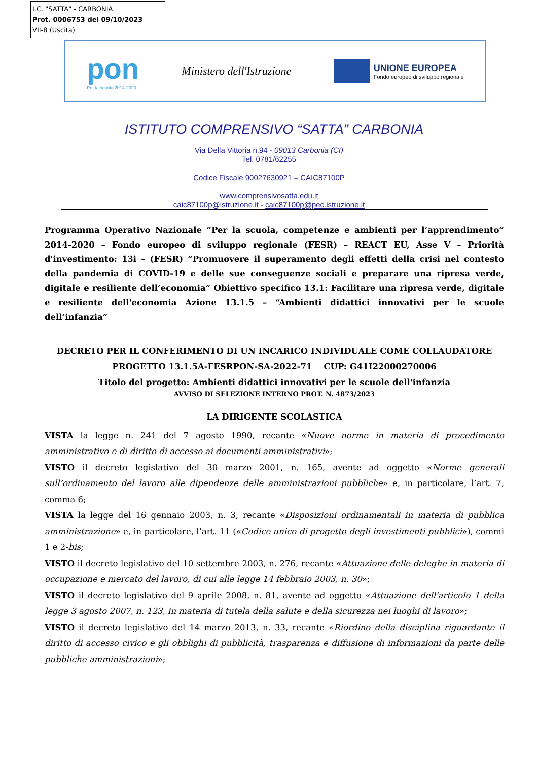I.C. "SATTA" - CARBONIA
Prot. 0006753 del 09/10/2023
VII-8 (Uscita)
pon
Per la scuola 2014-2020
Ministero dell'Istruzione
UNIONE EUROPEA
Fondo europeo di sviluppo regionale
ISTITUTO COMPRENSIVO “SATTA” CARBONIA
Via Della Vittoria n.94 - 09013 Carbonia (CI)
Tel. 0781/62255
Codice Fiscale 90027630921 – CAIC87100P
www.comprensivosatta.edu.it
caic87100p@istruzione.it - caic87100p@pec.istruzione.it
Programma Operativo Nazionale “Per la scuola, competenze e ambienti per l’apprendimento” 2014-2020 – Fondo europeo di sviluppo regionale (FESR) – REACT EU, Asse V – Priorità d'investimento: 13i – (FESR) “Promuovere il superamento degli effetti della crisi nel contesto della pandemia di COVID-19 e delle sue conseguenze sociali e preparare una ripresa verde, digitale e resiliente dell’economia” Obiettivo specifico 13.1: Facilitare una ripresa verde, digitale e resiliente dell'economia Azione 13.1.5 – “Ambienti didattici innovativi per le scuole dell’infanzia”
DECRETO PER IL CONFERIMENTO DI UN INCARICO INDIVIDUALE COME COLLAUDATORE
PROGETTO 13.1.5A-FESRPON-SA-2022-71 CUP: G41I22000270006
Titolo del progetto: Ambienti didattici innovativi per le scuole dell'infanzia
AVVISO DI SELEZIONE INTERNO PROT. N. 4873/2023
LA DIRIGENTE SCOLASTICA
VISTA la legge n. 241 del 7 agosto 1990, recante «Nuove norme in materia di procedimento amministrativo e di diritto di accesso ai documenti amministrativi»;
VISTO il decreto legislativo del 30 marzo 2001, n. 165, avente ad oggetto «Norme generali sull’ordinamento del lavoro alle dipendenze delle amministrazioni pubbliche» e, in particolare, l’art. 7, comma 6;
VISTA la legge del 16 gennaio 2003, n. 3, recante «Disposizioni ordinamentali in materia di pubblica amministrazione» e, in particolare, l’art. 11 («Codice unico di progetto degli investimenti pubblici»), commi 1 e 2-bis;
VISTO il decreto legislativo del 10 settembre 2003, n. 276, recante «Attuazione delle deleghe in materia di occupazione e mercato del lavoro, di cui alle legge 14 febbraio 2003, n. 30»;
VISTO il decreto legislativo del 9 aprile 2008, n. 81, avente ad oggetto «Attuazione dell'articolo 1 della legge 3 agosto 2007, n. 123, in materia di tutela della salute e della sicurezza nei luoghi di lavoro»;
VISTO il decreto legislativo del 14 marzo 2013, n. 33, recante «Riordino della disciplina riguardante il diritto di accesso civico e gli obblighi di pubblicità, trasparenza e diffusione di informazioni da parte delle pubbliche amministrazioni»;